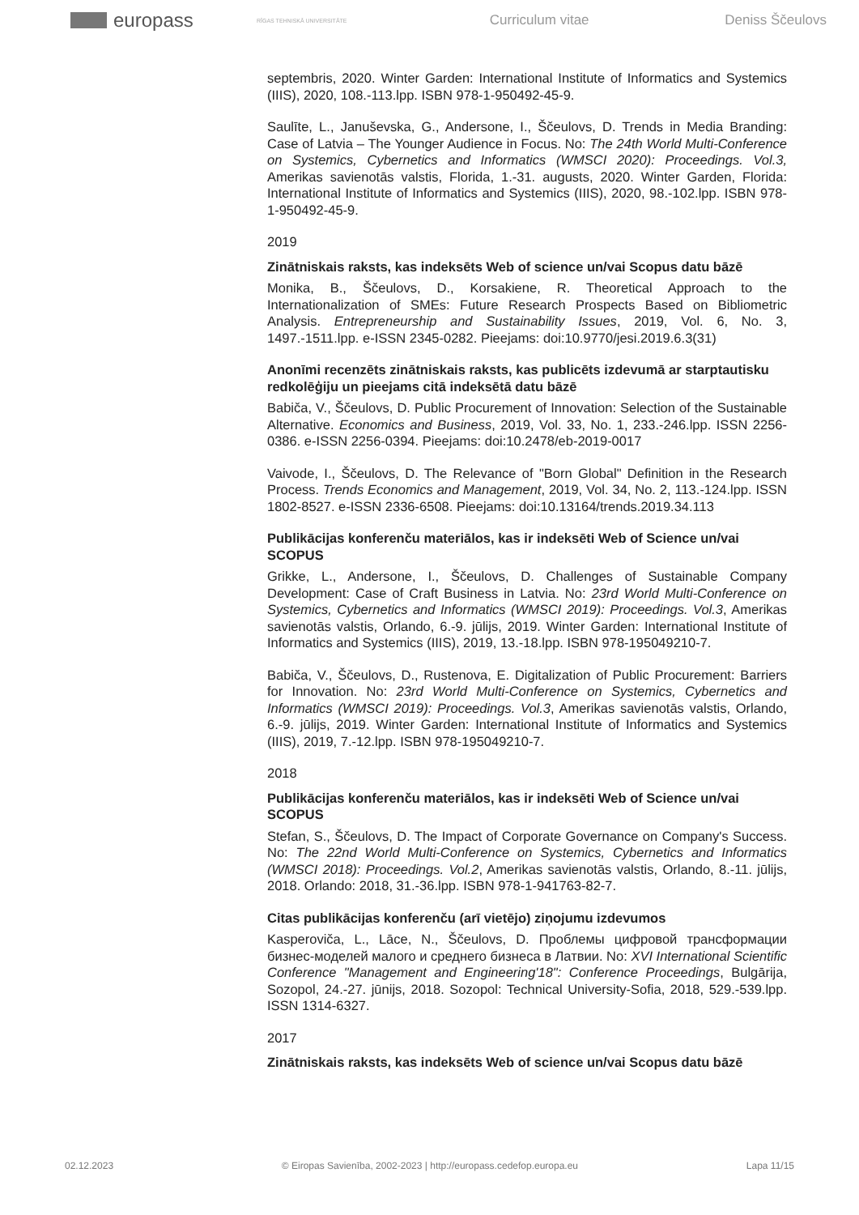europass
RĪGAS TEHNISKĀ UNIVERSITĀTE
Curriculum vitae Deniss Ščeulovs
septembris, 2020. Winter Garden: International Institute of Informatics and Systemics (IIIS), 2020, 108.-113.lpp. ISBN 978-1-950492-45-9.
Saulīte, L., Januševska, G., Andersone, I., Ščeulovs, D. Trends in Media Branding: Case of Latvia – The Younger Audience in Focus. No: The 24th World Multi-Conference on Systemics, Cybernetics and Informatics (WMSCI 2020): Proceedings. Vol.3, Amerikas savienotās valstis, Florida, 1.-31. augusts, 2020. Winter Garden, Florida: International Institute of Informatics and Systemics (IIIS), 2020, 98.-102.lpp. ISBN 978-1-950492-45-9.
2019
Zinātniskais raksts, kas indeksēts Web of science un/vai Scopus datu bāzē
Monika, B., Ščeulovs, D., Korsakiene, R. Theoretical Approach to the Internationalization of SMEs: Future Research Prospects Based on Bibliometric Analysis. Entrepreneurship and Sustainability Issues, 2019, Vol. 6, No. 3, 1497.-1511.lpp. e-ISSN 2345-0282. Pieejams: doi:10.9770/jesi.2019.6.3(31)
Anonīmi recenzēts zinātniskais raksts, kas publicēts izdevumā ar starptautisku redkolēģiju un pieejams citā indeksētā datu bāzē
Babiča, V., Ščeulovs, D. Public Procurement of Innovation: Selection of the Sustainable Alternative. Economics and Business, 2019, Vol. 33, No. 1, 233.-246.lpp. ISSN 2256-0386. e-ISSN 2256-0394. Pieejams: doi:10.2478/eb-2019-0017
Vaivode, I., Ščeulovs, D. The Relevance of "Born Global" Definition in the Research Process. Trends Economics and Management, 2019, Vol. 34, No. 2, 113.-124.lpp. ISSN 1802-8527. e-ISSN 2336-6508. Pieejams: doi:10.13164/trends.2019.34.113
Publikācijas konferenču materiālos, kas ir indeksēti Web of Science un/vai SCOPUS
Grikke, L., Andersone, I., Ščeulovs, D. Challenges of Sustainable Company Development: Case of Craft Business in Latvia. No: 23rd World Multi-Conference on Systemics, Cybernetics and Informatics (WMSCI 2019): Proceedings. Vol.3, Amerikas savienotās valstis, Orlando, 6.-9. jūlijs, 2019. Winter Garden: International Institute of Informatics and Systemics (IIIS), 2019, 13.-18.lpp. ISBN 978-195049210-7.
Babiča, V., Ščeulovs, D., Rustenova, E. Digitalization of Public Procurement: Barriers for Innovation. No: 23rd World Multi-Conference on Systemics, Cybernetics and Informatics (WMSCI 2019): Proceedings. Vol.3, Amerikas savienotās valstis, Orlando, 6.-9. jūlijs, 2019. Winter Garden: International Institute of Informatics and Systemics (IIIS), 2019, 7.-12.lpp. ISBN 978-195049210-7.
2018
Publikācijas konferenču materiālos, kas ir indeksēti Web of Science un/vai SCOPUS
Stefan, S., Ščeulovs, D. The Impact of Corporate Governance on Company's Success. No: The 22nd World Multi-Conference on Systemics, Cybernetics and Informatics (WMSCI 2018): Proceedings. Vol.2, Amerikas savienotās valstis, Orlando, 8.-11. jūlijs, 2018. Orlando: 2018, 31.-36.lpp. ISBN 978-1-941763-82-7.
Citas publikācijas konferenču (arī vietējo) ziņojumu izdevumos
Kasperoviča, L., Lāce, N., Ščeulovs, D. Проблемы цифровой трансформации бизнес-моделей малого и среднего бизнеса в Латвии. No: XVI International Scientific Conference "Management and Engineering'18": Conference Proceedings, Bulgārija, Sozopol, 24.-27. jūnijs, 2018. Sozopol: Technical University-Sofia, 2018, 529.-539.lpp. ISSN 1314-6327.
2017
Zinātniskais raksts, kas indeksēts Web of science un/vai Scopus datu bāzē
02.12.2023 © Eiropas Savienība, 2002-2023 | http://europass.cedefop.europa.eu Lapa 11/15